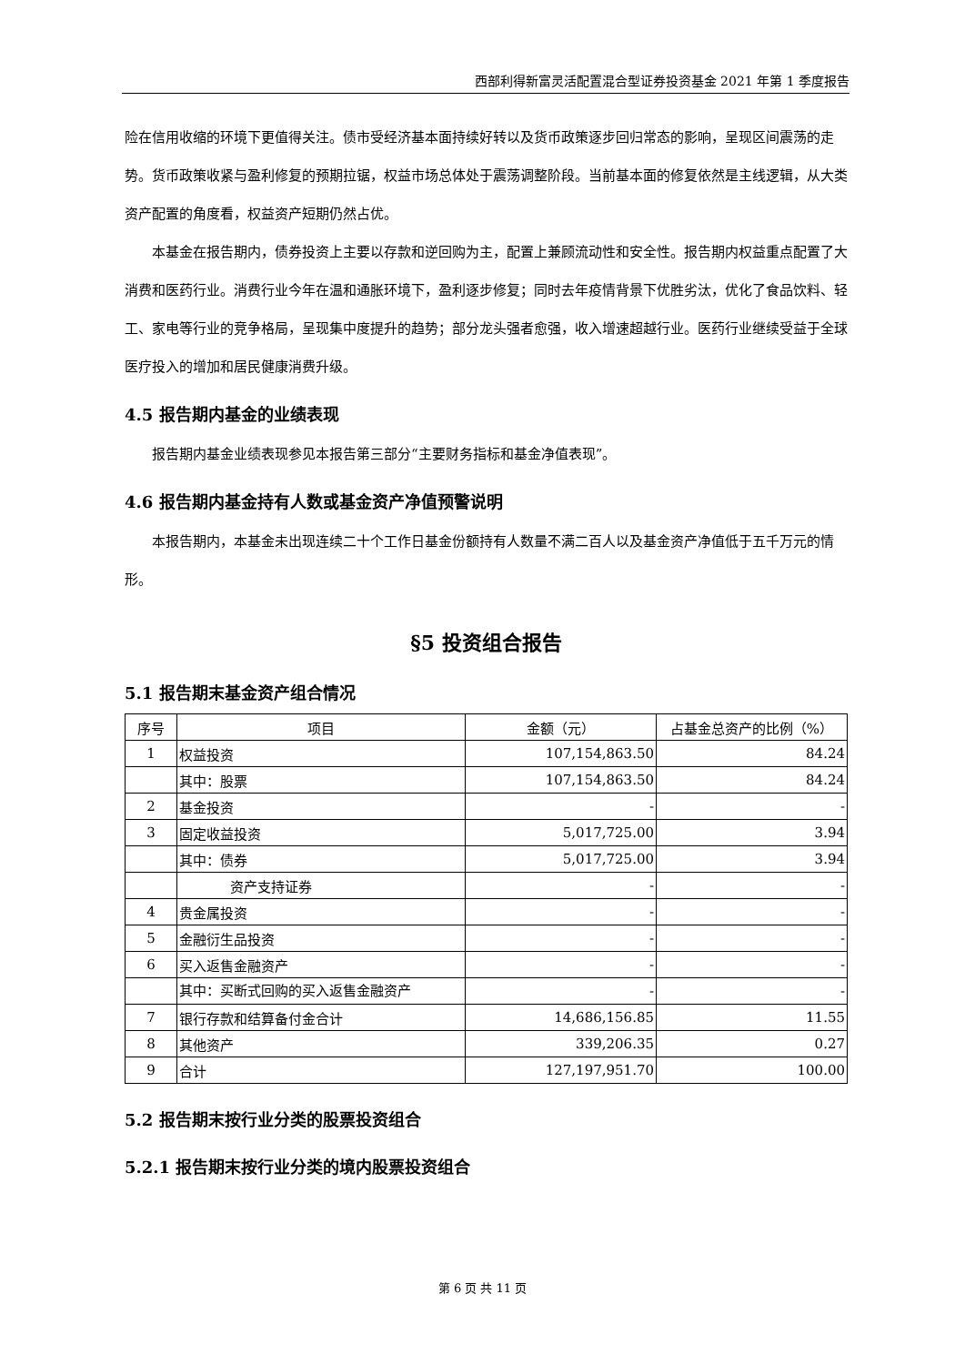西部利得新富灵活配置混合型证券投资基金 2021 年第 1 季度报告
险在信用收缩的环境下更值得关注。债市受经济基本面持续好转以及货币政策逐步回归常态的影响，呈现区间震荡的走势。货币政策收紧与盈利修复的预期拉锯，权益市场总体处于震荡调整阶段。当前基本面的修复依然是主线逻辑，从大类资产配置的角度看，权益资产短期仍然占优。
本基金在报告期内，债券投资上主要以存款和逆回购为主，配置上兼顾流动性和安全性。报告期内权益重点配置了大消费和医药行业。消费行业今年在温和通胀环境下，盈利逐步修复；同时去年疫情背景下优胜劣汰，优化了食品饮料、轻工、家电等行业的竞争格局，呈现集中度提升的趋势；部分龙头强者愈强，收入增速超越行业。医药行业继续受益于全球医疗投入的增加和居民健康消费升级。
4.5 报告期内基金的业绩表现
报告期内基金业绩表现参见本报告第三部分“主要财务指标和基金净值表现”。
4.6 报告期内基金持有人数或基金资产净值预警说明
本报告期内，本基金未出现连续二十个工作日基金份额持有人数量不满二百人以及基金资产净值低于五千万元的情形。
§5 投资组合报告
5.1 报告期末基金资产组合情况
| 序号 | 项目 | 金额（元） | 占基金总资产的比例（%） |
| --- | --- | --- | --- |
| 1 | 权益投资 | 107,154,863.50 | 84.24 |
| | 其中：股票 | 107,154,863.50 | 84.24 |
| 2 | 基金投资 | - | - |
| 3 | 固定收益投资 | 5,017,725.00 | 3.94 |
| | 其中：债券 | 5,017,725.00 | 3.94 |
| | 资产支持证券 | - | - |
| 4 | 贵金属投资 | - | - |
| 5 | 金融衍生品投资 | - | - |
| 6 | 买入返售金融资产 | - | - |
| | 其中：买断式回购的买入返售金融资产 | - | - |
| 7 | 银行存款和结算备付金合计 | 14,686,156.85 | 11.55 |
| 8 | 其他资产 | 339,206.35 | 0.27 |
| 9 | 合计 | 127,197,951.70 | 100.00 |
5.2 报告期末按行业分类的股票投资组合
5.2.1 报告期末按行业分类的境内股票投资组合
第 6 页 共 11 页